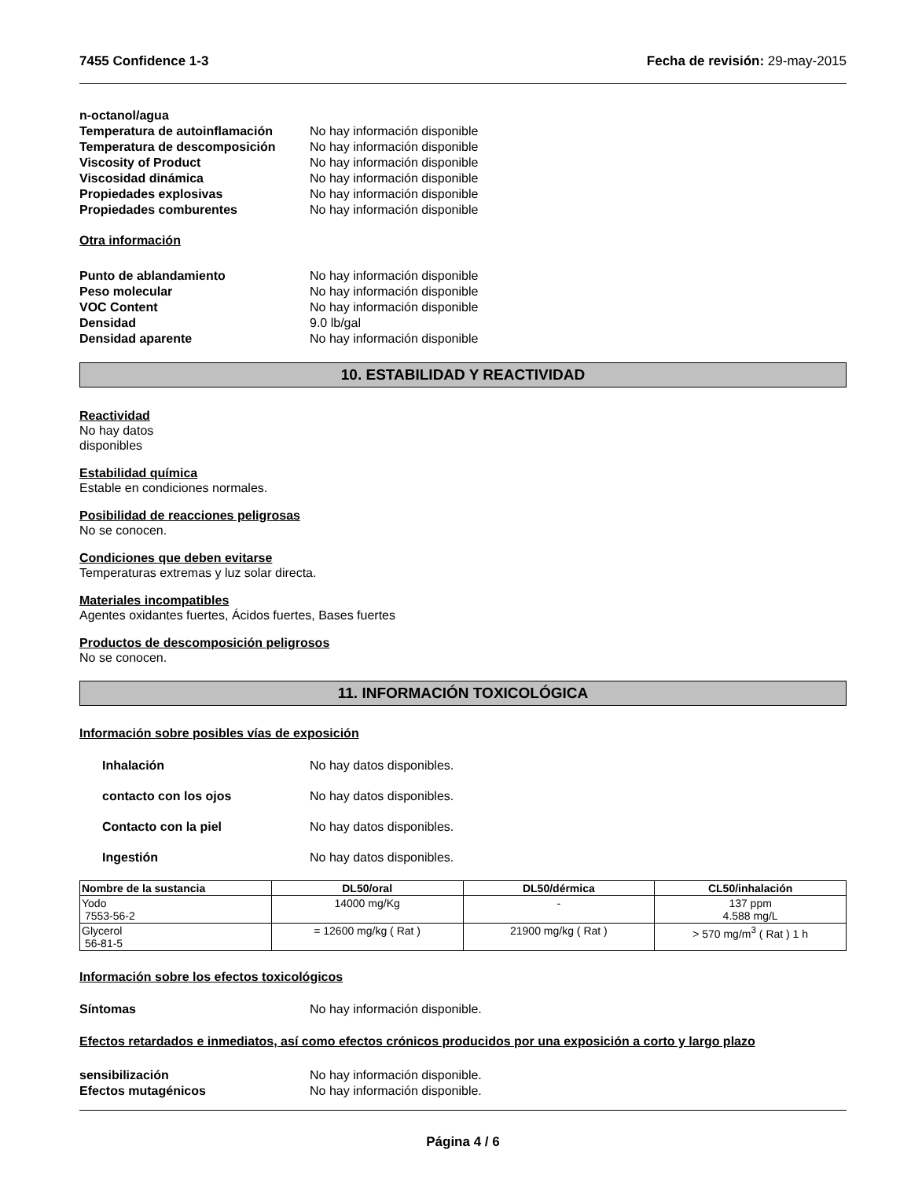7455 Confidence 1-3 Fecha de revisión: 29-may-2015
n-octanol/agua
Temperatura de autoinflamación No hay información disponible
Temperatura de descomposición No hay información disponible
Viscosity of Product No hay información disponible
Viscosidad dinámica No hay información disponible
Propiedades explosivas No hay información disponible
Propiedades comburentes No hay información disponible
Otra información
Punto de ablandamiento No hay información disponible
Peso molecular No hay información disponible
VOC Content No hay información disponible
Densidad 9.0 lb/gal
Densidad aparente No hay información disponible
10. ESTABILIDAD Y REACTIVIDAD
Reactividad
No hay datos
disponibles
Estabilidad química
Estable en condiciones normales.
Posibilidad de reacciones peligrosas
No se conocen.
Condiciones que deben evitarse
Temperaturas extremas y luz solar directa.
Materiales incompatibles
Agentes oxidantes fuertes, Ácidos fuertes, Bases fuertes
Productos de descomposición peligrosos
No se conocen.
11. INFORMACIÓN TOXICOLÓGICA
Información sobre posibles vías de exposición
Inhalación No hay datos disponibles.
contacto con los ojos No hay datos disponibles.
Contacto con la piel No hay datos disponibles.
Ingestión No hay datos disponibles.
| Nombre de la sustancia | DL50/oral | DL50/dérmica | CL50/inhalación |
| --- | --- | --- | --- |
| Yodo 7553-56-2 | 14000 mg/Kg | - | 137 ppm 4.588 mg/L |
| Glycerol 56-81-5 | = 12600 mg/kg ( Rat ) | 21900 mg/kg ( Rat ) | > 570 mg/m<sup>3</sup> ( Rat ) 1 h |
Información sobre los efectos toxicológicos
Síntomas No hay información disponible.
Efectos retardados e inmediatos, así como efectos crónicos producidos por una exposición a corto y largo plazo
sensibilización No hay información disponible.
Efectos mutagénicos No hay información disponible.
Página 4 / 6